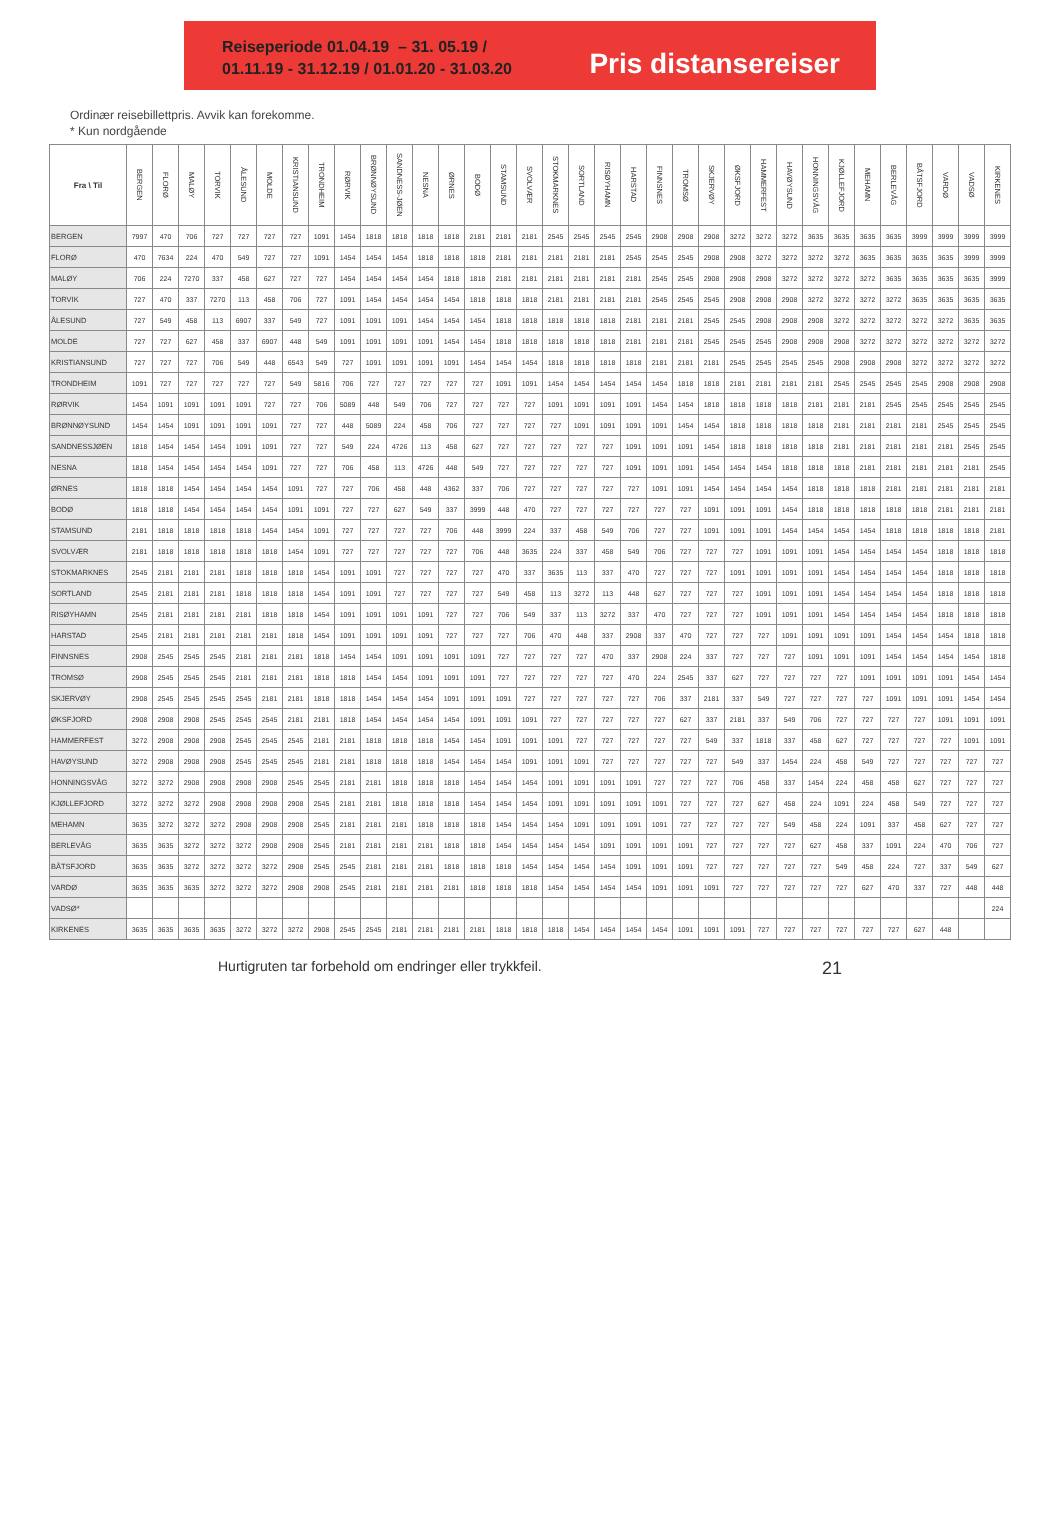Reiseperiode 01.04.19 – 31. 05.19 /
01.11.19 - 31.12.19 / 01.01.20 - 31.03.20
Pris distansereiser
Ordinær reisebillettpris. Avvik kan forekomme.
* Kun nordgående
| Fra \ Til | BERGEN | FLORØ | MALØY | TORVIK | ÅLESUND | MOLDE | KRISTIANSUND | TRONDHEIM | RØRVIK | BRØNNØYSUND | SANDNESS-JØEN | NESNA | ØRNES | BODØ | STAMSUND | SVOLVÆR | STOKMARKNES | SORTLAND | RISØYHAMN | HARSTAD | FINNSNES | TROMSØ | SKJERVØY | ØKSFJORD | HAMMERFEST | HAVØYSUND | HONNINGSVÅG | KJØLLEFJORD | MEHAMN | BERLEVÅG | BÅTSFJORD | VARDØ | VADSØ | KIRKENES |
| --- | --- | --- | --- | --- | --- | --- | --- | --- | --- | --- | --- | --- | --- | --- | --- | --- | --- | --- | --- | --- | --- | --- | --- | --- | --- | --- | --- | --- | --- | --- | --- | --- | --- | --- |
| BERGEN | 7997 | 470 | 706 | 727 | 727 | 727 | 727 | 1091 | 1454 | 1818 | 1818 | 1818 | 1818 | 2181 | 2181 | 2181 | 2545 | 2545 | 2545 | 2545 | 2908 | 2908 | 2908 | 3272 | 3272 | 3272 | 3635 | 3635 | 3635 | 3635 | 3999 | 3999 | 3999 | 3999 |
| FLORØ | 470 | 7634 | 224 | 470 | 549 | 727 | 727 | 1091 | 1454 | 1454 | 1454 | 1818 | 1818 | 1818 | 2181 | 2181 | 2181 | 2181 | 2181 | 2545 | 2545 | 2545 | 2908 | 2908 | 3272 | 3272 | 3272 | 3272 | 3635 | 3635 | 3635 | 3635 | 3999 | 3999 |
| MALØY | 706 | 224 | 7270 | 337 | 458 | 627 | 727 | 727 | 1454 | 1454 | 1454 | 1454 | 1818 | 1818 | 2181 | 2181 | 2181 | 2181 | 2181 | 2181 | 2545 | 2545 | 2908 | 2908 | 2908 | 3272 | 3272 | 3272 | 3272 | 3635 | 3635 | 3635 | 3635 | 3999 |
| TORVIK | 727 | 470 | 337 | 7270 | 113 | 458 | 706 | 727 | 1091 | 1454 | 1454 | 1454 | 1454 | 1818 | 1818 | 1818 | 2181 | 2181 | 2181 | 2181 | 2545 | 2545 | 2545 | 2908 | 2908 | 2908 | 3272 | 3272 | 3272 | 3272 | 3635 | 3635 | 3635 | 3635 |
| ÅLESUND | 727 | 549 | 458 | 113 | 6907 | 337 | 549 | 727 | 1091 | 1091 | 1091 | 1454 | 1454 | 1454 | 1818 | 1818 | 1818 | 1818 | 1818 | 2181 | 2181 | 2181 | 2545 | 2545 | 2908 | 2908 | 2908 | 3272 | 3272 | 3272 | 3272 | 3272 | 3635 | 3635 |
| MOLDE | 727 | 727 | 627 | 458 | 337 | 6907 | 448 | 549 | 1091 | 1091 | 1091 | 1091 | 1454 | 1454 | 1818 | 1818 | 1818 | 1818 | 1818 | 2181 | 2181 | 2181 | 2545 | 2545 | 2545 | 2908 | 2908 | 2908 | 3272 | 3272 | 3272 | 3272 | 3272 | 3272 |
| KRISTIANSUND | 727 | 727 | 727 | 706 | 549 | 448 | 6543 | 549 | 727 | 1091 | 1091 | 1091 | 1091 | 1454 | 1454 | 1454 | 1818 | 1818 | 1818 | 1818 | 2181 | 2181 | 2181 | 2545 | 2545 | 2545 | 2545 | 2908 | 2908 | 2908 | 3272 | 3272 | 3272 | 3272 |
| TRONDHEIM | 1091 | 727 | 727 | 727 | 727 | 727 | 549 | 5816 | 706 | 727 | 727 | 727 | 727 | 727 | 1091 | 1091 | 1454 | 1454 | 1454 | 1454 | 1454 | 1818 | 1818 | 2181 | 2181 | 2181 | 2181 | 2545 | 2545 | 2545 | 2545 | 2908 | 2908 | 2908 |
| RØRVIK | 1454 | 1091 | 1091 | 1091 | 1091 | 727 | 727 | 706 | 5089 | 448 | 549 | 706 | 727 | 727 | 727 | 727 | 1091 | 1091 | 1091 | 1091 | 1454 | 1454 | 1818 | 1818 | 1818 | 1818 | 2181 | 2181 | 2181 | 2545 | 2545 | 2545 | 2545 | 2545 |
| BRØNNØYSUND | 1454 | 1454 | 1091 | 1091 | 1091 | 1091 | 727 | 727 | 448 | 5089 | 224 | 458 | 706 | 727 | 727 | 727 | 727 | 1091 | 1091 | 1091 | 1091 | 1454 | 1454 | 1818 | 1818 | 1818 | 1818 | 2181 | 2181 | 2181 | 2181 | 2545 | 2545 | 2545 |
| SANDNESSJØEN | 1818 | 1454 | 1454 | 1454 | 1091 | 1091 | 727 | 727 | 549 | 224 | 4726 | 113 | 458 | 627 | 727 | 727 | 727 | 727 | 727 | 1091 | 1091 | 1091 | 1454 | 1818 | 1818 | 1818 | 1818 | 2181 | 2181 | 2181 | 2181 | 2181 | 2545 | 2545 |
| NESNA | 1818 | 1454 | 1454 | 1454 | 1454 | 1091 | 727 | 727 | 706 | 458 | 113 | 4726 | 448 | 549 | 727 | 727 | 727 | 727 | 727 | 1091 | 1091 | 1091 | 1454 | 1454 | 1454 | 1818 | 1818 | 1818 | 2181 | 2181 | 2181 | 2181 | 2181 | 2545 |
| ØRNES | 1818 | 1818 | 1454 | 1454 | 1454 | 1454 | 1091 | 727 | 727 | 706 | 458 | 448 | 4362 | 337 | 706 | 727 | 727 | 727 | 727 | 727 | 1091 | 1091 | 1454 | 1454 | 1454 | 1454 | 1818 | 1818 | 1818 | 2181 | 2181 | 2181 | 2181 | 2181 |
| BODØ | 1818 | 1818 | 1454 | 1454 | 1454 | 1454 | 1091 | 1091 | 727 | 727 | 627 | 549 | 337 | 3999 | 448 | 470 | 727 | 727 | 727 | 727 | 727 | 727 | 1091 | 1091 | 1091 | 1454 | 1818 | 1818 | 1818 | 1818 | 1818 | 2181 | 2181 | 2181 |
| STAMSUND | 2181 | 1818 | 1818 | 1818 | 1818 | 1454 | 1454 | 1091 | 727 | 727 | 727 | 727 | 706 | 448 | 3999 | 224 | 337 | 458 | 549 | 706 | 727 | 727 | 1091 | 1091 | 1091 | 1454 | 1454 | 1454 | 1454 | 1818 | 1818 | 1818 | 1818 | 2181 |
| SVOLVÆR | 2181 | 1818 | 1818 | 1818 | 1818 | 1818 | 1454 | 1091 | 727 | 727 | 727 | 727 | 727 | 706 | 448 | 3635 | 224 | 337 | 458 | 549 | 706 | 727 | 727 | 727 | 1091 | 1091 | 1091 | 1454 | 1454 | 1454 | 1454 | 1818 | 1818 | 1818 |
| STOKMARKNES | 2545 | 2181 | 2181 | 2181 | 1818 | 1818 | 1818 | 1454 | 1091 | 1091 | 727 | 727 | 727 | 727 | 470 | 337 | 3635 | 113 | 337 | 470 | 727 | 727 | 727 | 1091 | 1091 | 1091 | 1091 | 1454 | 1454 | 1454 | 1454 | 1818 | 1818 | 1818 |
| SORTLAND | 2545 | 2181 | 2181 | 2181 | 1818 | 1818 | 1818 | 1454 | 1091 | 1091 | 727 | 727 | 727 | 727 | 549 | 458 | 113 | 3272 | 113 | 448 | 627 | 727 | 727 | 727 | 1091 | 1091 | 1091 | 1454 | 1454 | 1454 | 1454 | 1818 | 1818 | 1818 |
| RISØYHAMN | 2545 | 2181 | 2181 | 2181 | 2181 | 1818 | 1818 | 1454 | 1091 | 1091 | 1091 | 1091 | 727 | 727 | 706 | 549 | 337 | 113 | 3272 | 337 | 470 | 727 | 727 | 727 | 1091 | 1091 | 1091 | 1454 | 1454 | 1454 | 1454 | 1818 | 1818 | 1818 |
| HARSTAD | 2545 | 2181 | 2181 | 2181 | 2181 | 2181 | 1818 | 1454 | 1091 | 1091 | 1091 | 1091 | 727 | 727 | 727 | 706 | 470 | 448 | 337 | 2908 | 337 | 470 | 727 | 727 | 727 | 1091 | 1091 | 1091 | 1091 | 1454 | 1454 | 1454 | 1818 | 1818 |
| FINNSNES | 2908 | 2545 | 2545 | 2545 | 2181 | 2181 | 2181 | 1818 | 1454 | 1454 | 1091 | 1091 | 1091 | 1091 | 727 | 727 | 727 | 727 | 470 | 337 | 2908 | 224 | 337 | 727 | 727 | 727 | 1091 | 1091 | 1091 | 1454 | 1454 | 1454 | 1454 | 1818 |
| TROMSØ | 2908 | 2545 | 2545 | 2545 | 2181 | 2181 | 2181 | 1818 | 1818 | 1454 | 1454 | 1091 | 1091 | 1091 | 727 | 727 | 727 | 727 | 727 | 470 | 224 | 2545 | 337 | 627 | 727 | 727 | 727 | 727 | 1091 | 1091 | 1091 | 1091 | 1454 | 1454 |
| SKJERVØY | 2908 | 2545 | 2545 | 2545 | 2545 | 2181 | 2181 | 1818 | 1818 | 1454 | 1454 | 1454 | 1091 | 1091 | 1091 | 727 | 727 | 727 | 727 | 727 | 706 | 337 | 2181 | 337 | 549 | 727 | 727 | 727 | 727 | 1091 | 1091 | 1091 | 1454 | 1454 |
| ØKSFJORD | 2908 | 2908 | 2908 | 2545 | 2545 | 2545 | 2181 | 2181 | 1818 | 1454 | 1454 | 1454 | 1454 | 1091 | 1091 | 1091 | 727 | 727 | 727 | 727 | 727 | 627 | 337 | 2181 | 337 | 549 | 706 | 727 | 727 | 727 | 727 | 1091 | 1091 | 1091 |
| HAMMERFEST | 3272 | 2908 | 2908 | 2908 | 2545 | 2545 | 2545 | 2181 | 2181 | 1818 | 1818 | 1818 | 1454 | 1454 | 1091 | 1091 | 1091 | 727 | 727 | 727 | 727 | 727 | 549 | 337 | 1818 | 337 | 458 | 627 | 727 | 727 | 727 | 727 | 1091 | 1091 |
| HAVØYSUND | 3272 | 2908 | 2908 | 2908 | 2545 | 2545 | 2545 | 2181 | 2181 | 1818 | 1818 | 1818 | 1454 | 1454 | 1454 | 1091 | 1091 | 1091 | 727 | 727 | 727 | 727 | 727 | 549 | 337 | 1454 | 224 | 458 | 549 | 727 | 727 | 727 | 727 | 727 |
| HONNINGSVÅG | 3272 | 3272 | 2908 | 2908 | 2908 | 2908 | 2545 | 2545 | 2181 | 2181 | 1818 | 1818 | 1818 | 1454 | 1454 | 1454 | 1091 | 1091 | 1091 | 1091 | 727 | 727 | 727 | 706 | 458 | 337 | 1454 | 224 | 458 | 458 | 627 | 727 | 727 | 727 |
| KJØLLEFJORD | 3272 | 3272 | 3272 | 2908 | 2908 | 2908 | 2908 | 2545 | 2181 | 2181 | 1818 | 1818 | 1818 | 1454 | 1454 | 1454 | 1091 | 1091 | 1091 | 1091 | 1091 | 727 | 727 | 727 | 627 | 458 | 224 | 1091 | 224 | 458 | 549 | 727 | 727 | 727 |
| MEHAMN | 3635 | 3272 | 3272 | 3272 | 2908 | 2908 | 2908 | 2545 | 2181 | 2181 | 2181 | 1818 | 1818 | 1818 | 1454 | 1454 | 1454 | 1091 | 1091 | 1091 | 1091 | 727 | 727 | 727 | 727 | 549 | 458 | 224 | 1091 | 337 | 458 | 627 | 727 | 727 |
| BERLEVÅG | 3635 | 3635 | 3272 | 3272 | 3272 | 2908 | 2908 | 2545 | 2181 | 2181 | 2181 | 2181 | 1818 | 1818 | 1454 | 1454 | 1454 | 1454 | 1091 | 1091 | 1091 | 1091 | 727 | 727 | 727 | 727 | 627 | 458 | 337 | 1091 | 224 | 470 | 706 | 727 |
| BÅTSFJORD | 3635 | 3635 | 3272 | 3272 | 3272 | 3272 | 2908 | 2545 | 2545 | 2181 | 2181 | 2181 | 1818 | 1818 | 1818 | 1454 | 1454 | 1454 | 1454 | 1091 | 1091 | 1091 | 727 | 727 | 727 | 727 | 727 | 549 | 458 | 224 | 727 | 337 | 549 | 627 |
| VARDØ | 3635 | 3635 | 3635 | 3272 | 3272 | 3272 | 2908 | 2908 | 2545 | 2181 | 2181 | 2181 | 2181 | 1818 | 1818 | 1818 | 1454 | 1454 | 1454 | 1454 | 1091 | 1091 | 1091 | 727 | 727 | 727 | 727 | 727 | 627 | 470 | 337 | 727 | 448 | 448 |
| VADSØ* | | | | | | | | | | | | | | | | | | | | | | | | | | | | | | | | | | 224 |
| KIRKENES | 3635 | 3635 | 3635 | 3635 | 3272 | 3272 | 3272 | 2908 | 2545 | 2545 | 2181 | 2181 | 2181 | 2181 | 1818 | 1818 | 1818 | 1454 | 1454 | 1454 | 1454 | 1091 | 1091 | 1091 | 727 | 727 | 727 | 727 | 727 | 727 | 627 | 448 | | |
Hurtigruten tar forbehold om endringer eller trykkfeil. 21